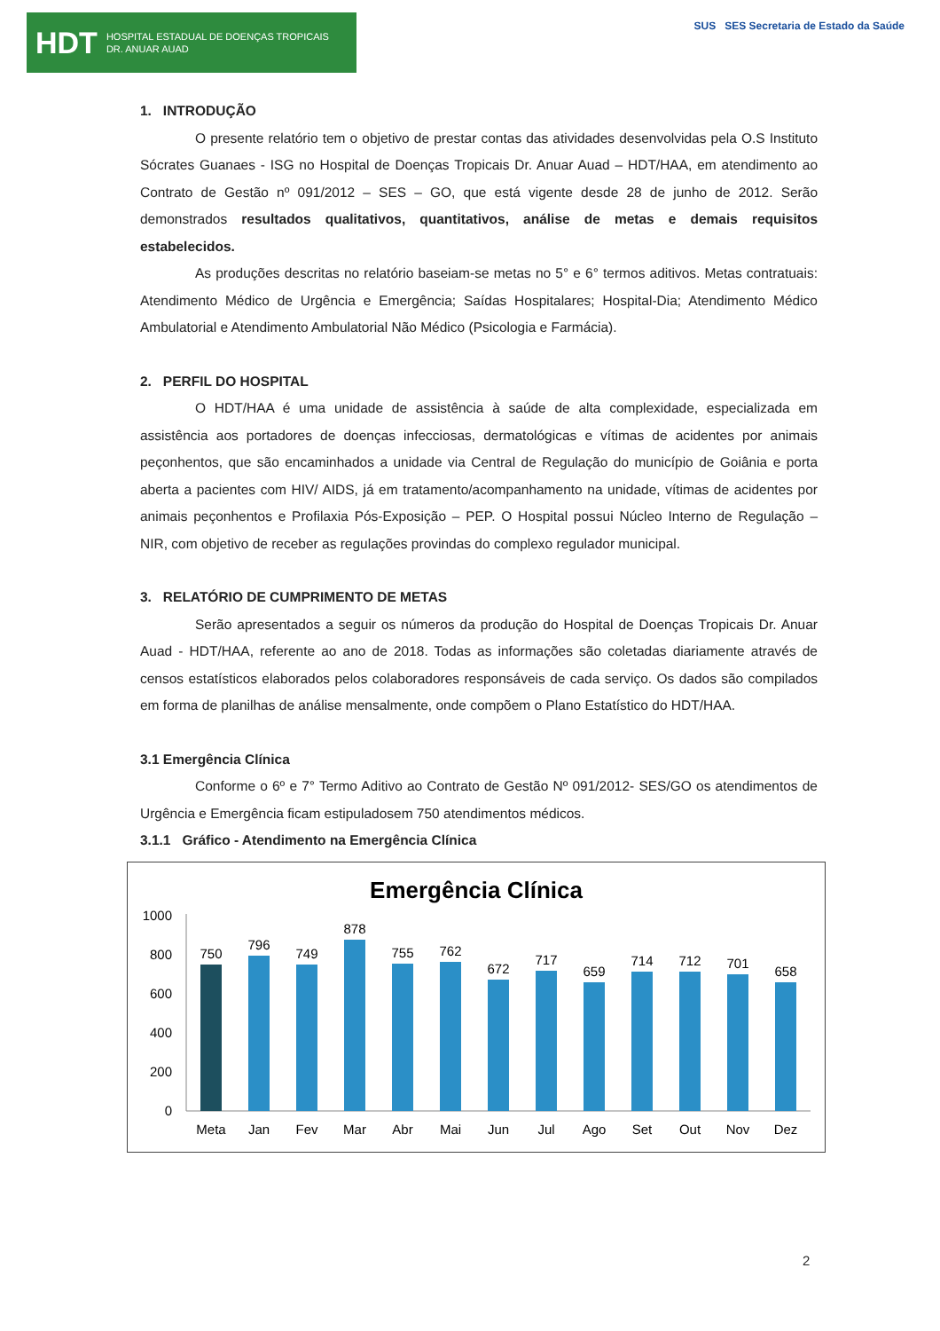HDT HOSPITAL ESTADUAL DE DOENÇAS TROPICAIS
DR. ANUAR AUAD
SUS SES Secretaria de Estado da Saúde
1. INTRODUÇÃO
O presente relatório tem o objetivo de prestar contas das atividades desenvolvidas pela O.S Instituto Sócrates Guanaes - ISG no Hospital de Doenças Tropicais Dr. Anuar Auad – HDT/HAA, em atendimento ao Contrato de Gestão nº 091/2012 – SES – GO, que está vigente desde 28 de junho de 2012. Serão demonstrados resultados qualitativos, quantitativos, análise de metas e demais requisitos estabelecidos.
As produções descritas no relatório baseiam-se metas no 5° e 6° termos aditivos. Metas contratuais: Atendimento Médico de Urgência e Emergência; Saídas Hospitalares; Hospital-Dia; Atendimento Médico Ambulatorial e Atendimento Ambulatorial Não Médico (Psicologia e Farmácia).
2. PERFIL DO HOSPITAL
O HDT/HAA é uma unidade de assistência à saúde de alta complexidade, especializada em assistência aos portadores de doenças infecciosas, dermatológicas e vítimas de acidentes por animais peçonhentos, que são encaminhados a unidade via Central de Regulação do município de Goiânia e porta aberta a pacientes com HIV/ AIDS, já em tratamento/acompanhamento na unidade, vítimas de acidentes por animais peçonhentos e Profilaxia Pós-Exposição – PEP. O Hospital possui Núcleo Interno de Regulação – NIR, com objetivo de receber as regulações provindas do complexo regulador municipal.
3. RELATÓRIO DE CUMPRIMENTO DE METAS
Serão apresentados a seguir os números da produção do Hospital de Doenças Tropicais Dr. Anuar Auad - HDT/HAA, referente ao ano de 2018. Todas as informações são coletadas diariamente através de censos estatísticos elaborados pelos colaboradores responsáveis de cada serviço. Os dados são compilados em forma de planilhas de análise mensalmente, onde compõem o Plano Estatístico do HDT/HAA.
3.1 Emergência Clínica
Conforme o 6º e 7° Termo Aditivo ao Contrato de Gestão Nº 091/2012- SES/GO os atendimentos de Urgência e Emergência ficam estipuladosem 750 atendimentos médicos.
3.1.1 Gráfico - Atendimento na Emergência Clínica
Emergência Clínica
1000
800
600
400
200
0
750
Meta
796
Jan
749
Fev
878
Mar
755
Abr
762
Mai
672
Jun
717
Jul
659
Ago
714
Set
712
Out
701
Nov
658
Dez
2